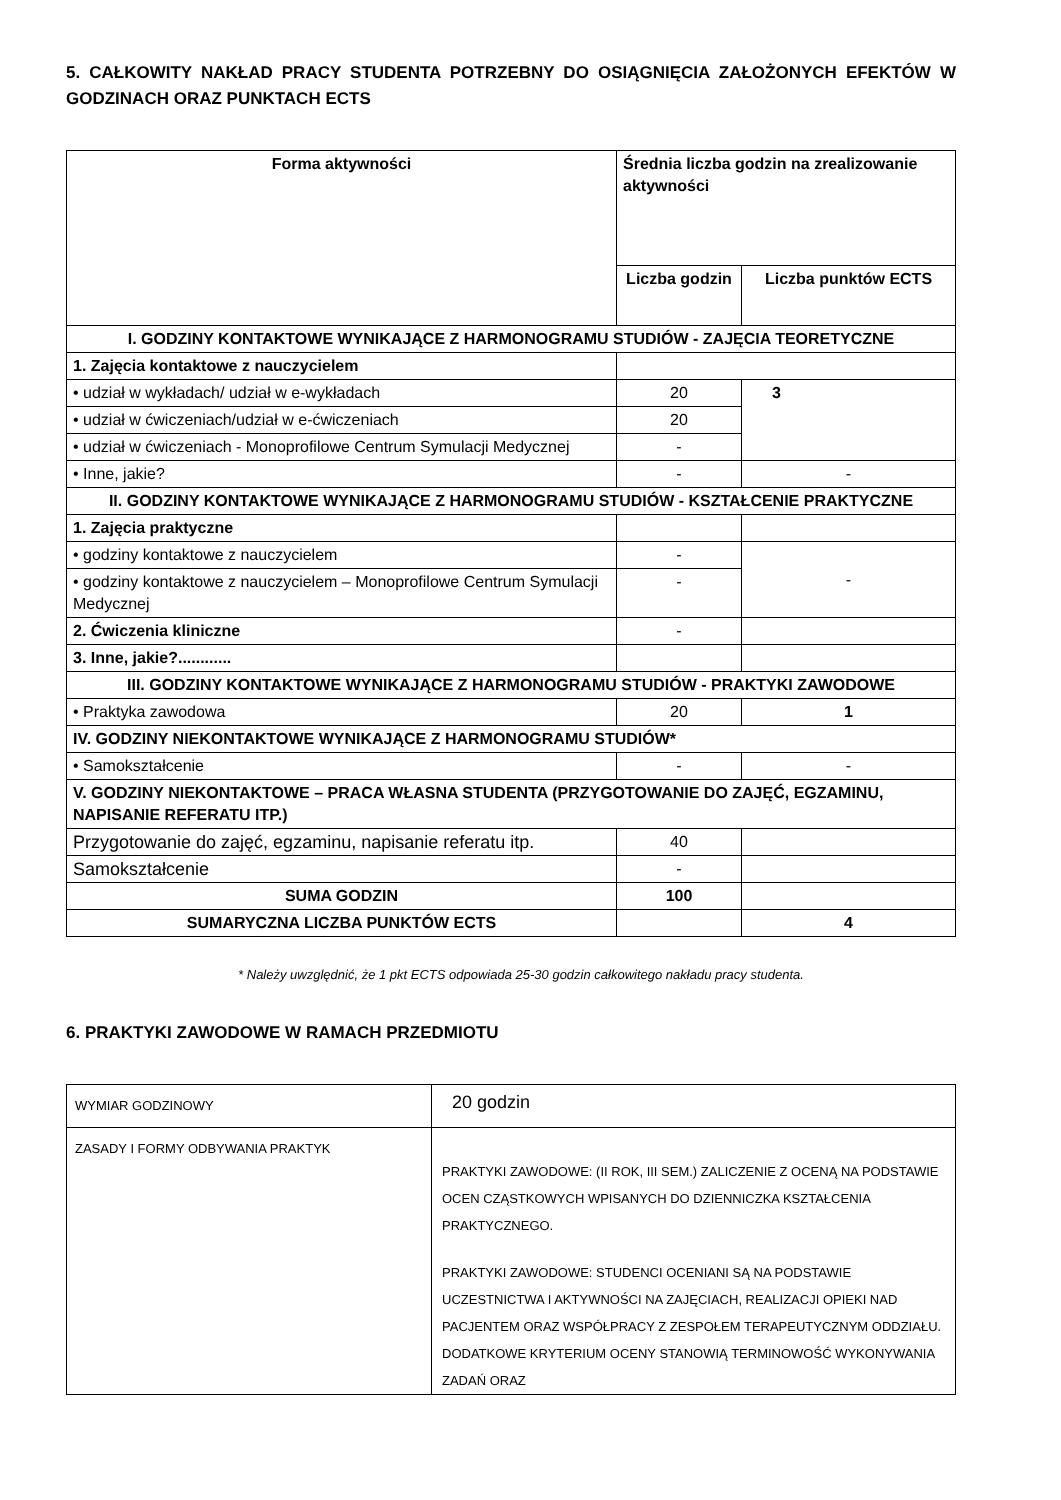5. CAŁKOWITY NAKŁAD PRACY STUDENTA POTRZEBNY DO OSIĄGNIĘCIA ZAŁOŻONYCH EFEKTÓW W GODZINACH ORAZ PUNKTACH ECTS
| Forma aktywności | Średnia liczba godzin na zrealizowanie aktywności | |
| --- | --- | --- |
| | Liczba godzin | Liczba punktów ECTS |
| I. GODZINY KONTAKTOWE WYNIKAJĄCE Z HARMONOGRAMU STUDIÓW - ZAJĘCIA TEORETYCZNE | | |
| 1. Zajęcia kontaktowe z nauczycielem | | |
| • udział w wykładach/ udział w e-wykładach | 20 | 3 |
| • udział w ćwiczeniach/udział w e-ćwiczeniach | 20 | |
| • udział w ćwiczeniach - Monoprofilowe Centrum Symulacji Medycznej | - | |
| • Inne, jakie? | - | - |
| II. GODZINY KONTAKTOWE WYNIKAJĄCE Z HARMONOGRAMU STUDIÓW - KSZTAŁCENIE PRAKTYCZNE | | |
| 1. Zajęcia praktyczne | | |
| • godziny kontaktowe z nauczycielem | - | - |
| • godziny kontaktowe z nauczycielem – Monoprofilowe Centrum Symulacji Medycznej | - | |
| 2. Ćwiczenia kliniczne | - | |
| 3. Inne, jakie?............ | | |
| III. GODZINY KONTAKTOWE WYNIKAJĄCE Z HARMONOGRAMU STUDIÓW - PRAKTYKI ZAWODOWE | | |
| • Praktyka zawodowa | 20 | 1 |
| IV. GODZINY NIEKONTAKTOWE WYNIKAJĄCE Z HARMONOGRAMU STUDIÓW* | | |
| • Samokształcenie | - | - |
| V. GODZINY NIEKONTAKTOWE – PRACA WŁASNA STUDENTA (PRZYGOTOWANIE DO ZAJĘĆ, EGZAMINU, NAPISANIE REFERATU ITP.) | | |
| Przygotowanie do zajęć, egzaminu, napisanie referatu itp. | 40 | |
| Samokształcenie | - | |
| SUMA GODZIN | 100 | |
| SUMARYCZNA LICZBA PUNKTÓW ECTS | | 4 |
* Należy uwzględnić, że 1 pkt ECTS odpowiada 25-30 godzin całkowitego nakładu pracy studenta.
6. PRAKTYKI ZAWODOWE W RAMACH PRZEDMIOTU
| WYMIAR GODZINOWY | 20 godzin |
| ZASADY I FORMY ODBYWANIA PRAKTYK | PRAKTYKI ZAWODOWE: (II ROK, III SEM.) ZALICZENIE Z OCENĄ NA PODSTAWIE OCEN CZĄSTKOWYCH WPISANYCH DO DZIENNICZKA KSZTAŁCENIA PRAKTYCZNEGO. PRAKTYKI ZAWODOWE: STUDENCI OCENIANI SĄ NA PODSTAWIE UCZESTNICTWA I AKTYWNOŚCI NA ZAJĘCIACH, REALIZACJI OPIEKI NAD PACJENTEM ORAZ WSPÓŁPRACY Z ZESPOŁEM TERAPEUTYCZNYM ODDZIAŁU. DODATKOWE KRYTERIUM OCENY STANOWIĄ TERMINOWOŚĆ WYKONYWANIA ZADAŃ ORAZ |